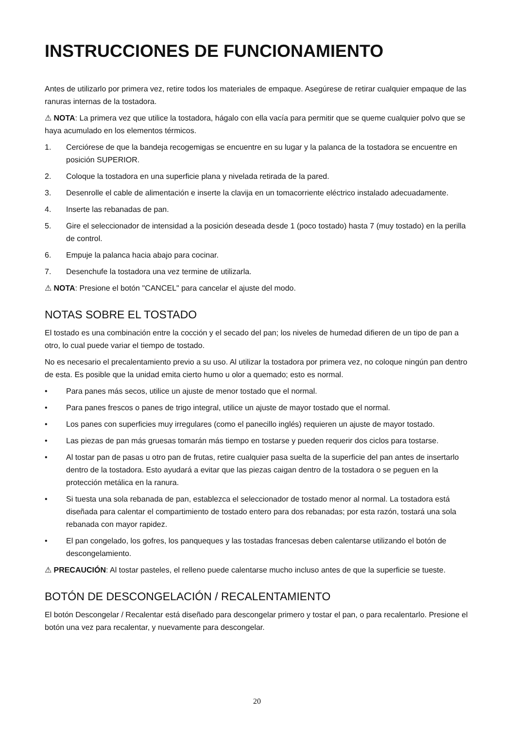INSTRUCCIONES DE FUNCIONAMIENTO
Antes de utilizarlo por primera vez, retire todos los materiales de empaque. Asegúrese de retirar cualquier empaque de las ranuras internas de la tostadora.
⚠ NOTA: La primera vez que utilice la tostadora, hágalo con ella vacía para permitir que se queme cualquier polvo que se haya acumulado en los elementos térmicos.
1. Cerciórese de que la bandeja recogemigas se encuentre en su lugar y la palanca de la tostadora se encuentre en posición SUPERIOR.
2. Coloque la tostadora en una superficie plana y nivelada retirada de la pared.
3. Desenrolle el cable de alimentación e inserte la clavija en un tomacorriente eléctrico instalado adecuadamente.
4. Inserte las rebanadas de pan.
5. Gire el seleccionador de intensidad a la posición deseada desde 1 (poco tostado) hasta 7 (muy tostado) en la perilla de control.
6. Empuje la palanca hacia abajo para cocinar.
7. Desenchufe la tostadora una vez termine de utilizarla.
⚠ NOTA: Presione el botón "CANCEL" para cancelar el ajuste del modo.
NOTAS SOBRE EL TOSTADO
El tostado es una combinación entre la cocción y el secado del pan; los niveles de humedad difieren de un tipo de pan a otro, lo cual puede variar el tiempo de tostado.
No es necesario el precalentamiento previo a su uso. Al utilizar la tostadora por primera vez, no coloque ningún pan dentro de esta. Es posible que la unidad emita cierto humo u olor a quemado; esto es normal.
• Para panes más secos, utilice un ajuste de menor tostado que el normal.
• Para panes frescos o panes de trigo integral, utilice un ajuste de mayor tostado que el normal.
• Los panes con superficies muy irregulares (como el panecillo inglés) requieren un ajuste de mayor tostado.
• Las piezas de pan más gruesas tomarán más tiempo en tostarse y pueden requerir dos ciclos para tostarse.
• Al tostar pan de pasas u otro pan de frutas, retire cualquier pasa suelta de la superficie del pan antes de insertarlo dentro de la tostadora. Esto ayudará a evitar que las piezas caigan dentro de la tostadora o se peguen en la protección metálica en la ranura.
• Si tuesta una sola rebanada de pan, establezca el seleccionador de tostado menor al normal. La tostadora está diseñada para calentar el compartimiento de tostado entero para dos rebanadas; por esta razón, tostará una sola rebanada con mayor rapidez.
• El pan congelado, los gofres, los panqueques y las tostadas francesas deben calentarse utilizando el botón de descongelamiento.
⚠ PRECAUCIÓN: Al tostar pasteles, el relleno puede calentarse mucho incluso antes de que la superficie se tueste.
BOTÓN DE DESCONGELACIÓN / RECALENTAMIENTO
El botón Descongelar / Recalentar está diseñado para descongelar primero y tostar el pan, o para recalentarlo. Presione el botón una vez para recalentar, y nuevamente para descongelar.
20